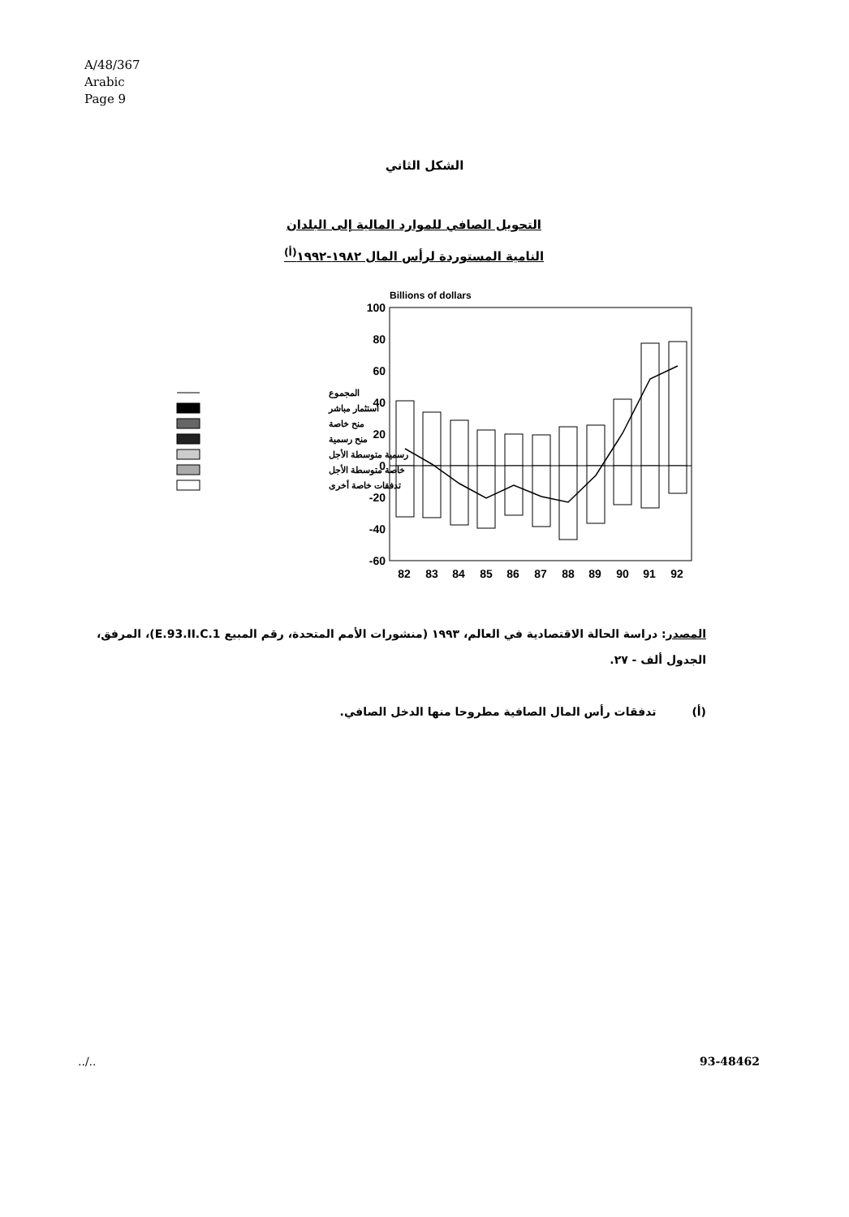A/48/367
Arabic
Page 9
الشكل الثاني
التحويل الصافي للموارد المالية إلى البلدان
النامية المستوردة لرأس المال ١٩٨٢-١٩٩٢<sup>(أ)</sup>
Billions of dollars
100
80
60
40
20
0
-20
-40
-60
82
83
84
85
86
87
88
89
90
91
92
المجموع
استثمار مباشر
منح خاصة
منح رسمية
رسمية متوسطة الأجل
خاصة متوسطة الأجل
تدفقات خاصة أخرى
المصدر: دراسة الحالة الاقتصادية في العالم، ١٩٩٣ (منشورات الأمم المتحدة، رقم المبيع E.93.II.C.1)، المرفق، الجدول ألف - ٢٧.
(أ) تدفقات رأس المال الصافية مطروحا منها الدخل الصافي.
../.. 93-48462